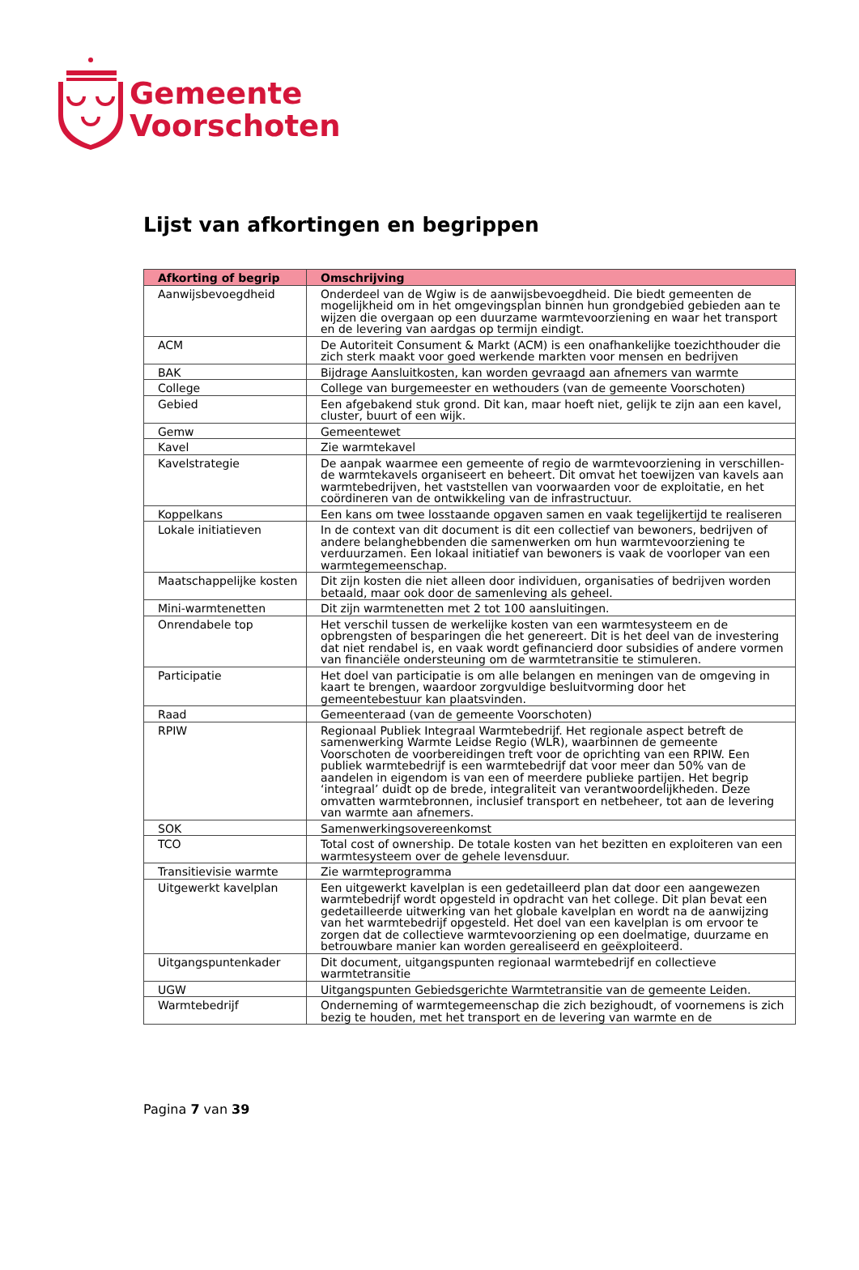Gemeente
Voorschoten
Lijst van afkortingen en begrippen
| Afkorting of begrip | Omschrijving |
| --- | --- |
| Aanwijsbevoegdheid | Onderdeel van de Wgiw is de aanwijsbevoegdheid. Die biedt gemeenten de mogelijkheid om in het omgevingsplan binnen hun grondgebied gebieden aan te wijzen die overgaan op een duurzame warmtevoorziening en waar het transport en de levering van aardgas op termijn eindigt. |
| ACM | De Autoriteit Consument & Markt (ACM) is een onafhankelijke toezichthouder die zich sterk maakt voor goed werkende markten voor mensen en bedrijven |
| BAK | Bijdrage Aansluitkosten, kan worden gevraagd aan afnemers van warmte |
| College | College van burgemeester en wethouders (van de gemeente Voorschoten) |
| Gebied | Een afgebakend stuk grond. Dit kan, maar hoeft niet, gelijk te zijn aan een kavel, cluster, buurt of een wijk. |
| Gemw | Gemeentewet |
| Kavel | Zie warmtekavel |
| Kavelstrategie | De aanpak waarmee een gemeente of regio de warmtevoorziening in verschillen-de warmtekavels organiseert en beheert. Dit omvat het toewijzen van kavels aan warmtebedrijven, het vaststellen van voorwaarden voor de exploitatie, en het coördineren van de ontwikkeling van de infrastructuur. |
| Koppelkans | Een kans om twee losstaande opgaven samen en vaak tegelijkertijd te realiseren |
| Lokale initiatieven | In de context van dit document is dit een collectief van bewoners, bedrijven of andere belanghebbenden die samenwerken om hun warmtevoorziening te verduurzamen. Een lokaal initiatief van bewoners is vaak de voorloper van een warmtegemeenschap. |
| Maatschappelijke kosten | Dit zijn kosten die niet alleen door individuen, organisaties of bedrijven worden betaald, maar ook door de samenleving als geheel. |
| Mini-warmtenetten | Dit zijn warmtenetten met 2 tot 100 aansluitingen. |
| Onrendabele top | Het verschil tussen de werkelijke kosten van een warmtesysteem en de opbrengsten of besparingen die het genereert. Dit is het deel van de investering dat niet rendabel is, en vaak wordt gefinancierd door subsidies of andere vormen van financiële ondersteuning om de warmtetransitie te stimuleren. |
| Participatie | Het doel van participatie is om alle belangen en meningen van de omgeving in kaart te brengen, waardoor zorgvuldige besluitvorming door het gemeentebestuur kan plaatsvinden. |
| Raad | Gemeenteraad (van de gemeente Voorschoten) |
| RPIW | Regionaal Publiek Integraal Warmtebedrijf. Het regionale aspect betreft de samenwerking Warmte Leidse Regio (WLR), waarbinnen de gemeente Voorschoten de voorbereidingen treft voor de oprichting van een RPIW. Een publiek warmtebedrijf is een warmtebedrijf dat voor meer dan 50% van de aandelen in eigendom is van een of meerdere publieke partijen. Het begrip ‘integraal’ duidt op de brede, integraliteit van verantwoordelijkheden. Deze omvatten warmtebronnen, inclusief transport en netbeheer, tot aan de levering van warmte aan afnemers. |
| SOK | Samenwerkingsovereenkomst |
| TCO | Total cost of ownership. De totale kosten van het bezitten en exploiteren van een warmtesysteem over de gehele levensduur. |
| Transitievisie warmte | Zie warmteprogramma |
| Uitgewerkt kavelplan | Een uitgewerkt kavelplan is een gedetailleerd plan dat door een aangewezen warmtebedrijf wordt opgesteld in opdracht van het college. Dit plan bevat een gedetailleerde uitwerking van het globale kavelplan en wordt na de aanwijzing van het warmtebedrijf opgesteld. Het doel van een kavelplan is om ervoor te zorgen dat de collectieve warmtevoorziening op een doelmatige, duurzame en betrouwbare manier kan worden gerealiseerd en geëxploiteerd. |
| Uitgangspuntenkader | Dit document, uitgangspunten regionaal warmtebedrijf en collectieve warmtetransitie |
| UGW | Uitgangspunten Gebiedsgerichte Warmtetransitie van de gemeente Leiden. |
| Warmtebedrijf | Onderneming of warmtegemeenschap die zich bezighoudt, of voornemens is zich bezig te houden, met het transport en de levering van warmte en de |
Pagina 7 van 39